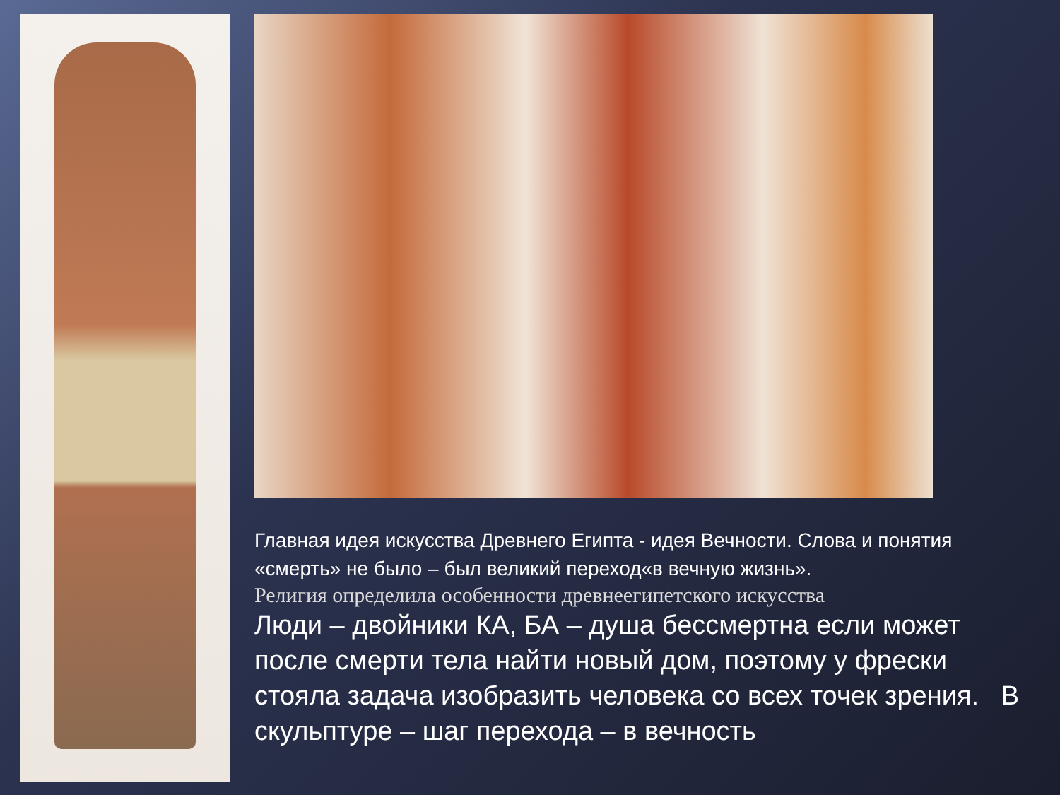Главная идея искусства Древнего Египта - идея Вечности. Слова и понятия «смерть» не было – был великий переход«в вечную жизнь».
Религия определила особенности древнеегипетского искусства
Люди – двойники КА, БА – душа бессмертна если может после смерти тела найти новый дом, поэтому у фрески стояла задача изобразить человека со всех точек зрения. В скульптуре – шаг перехода – в вечность